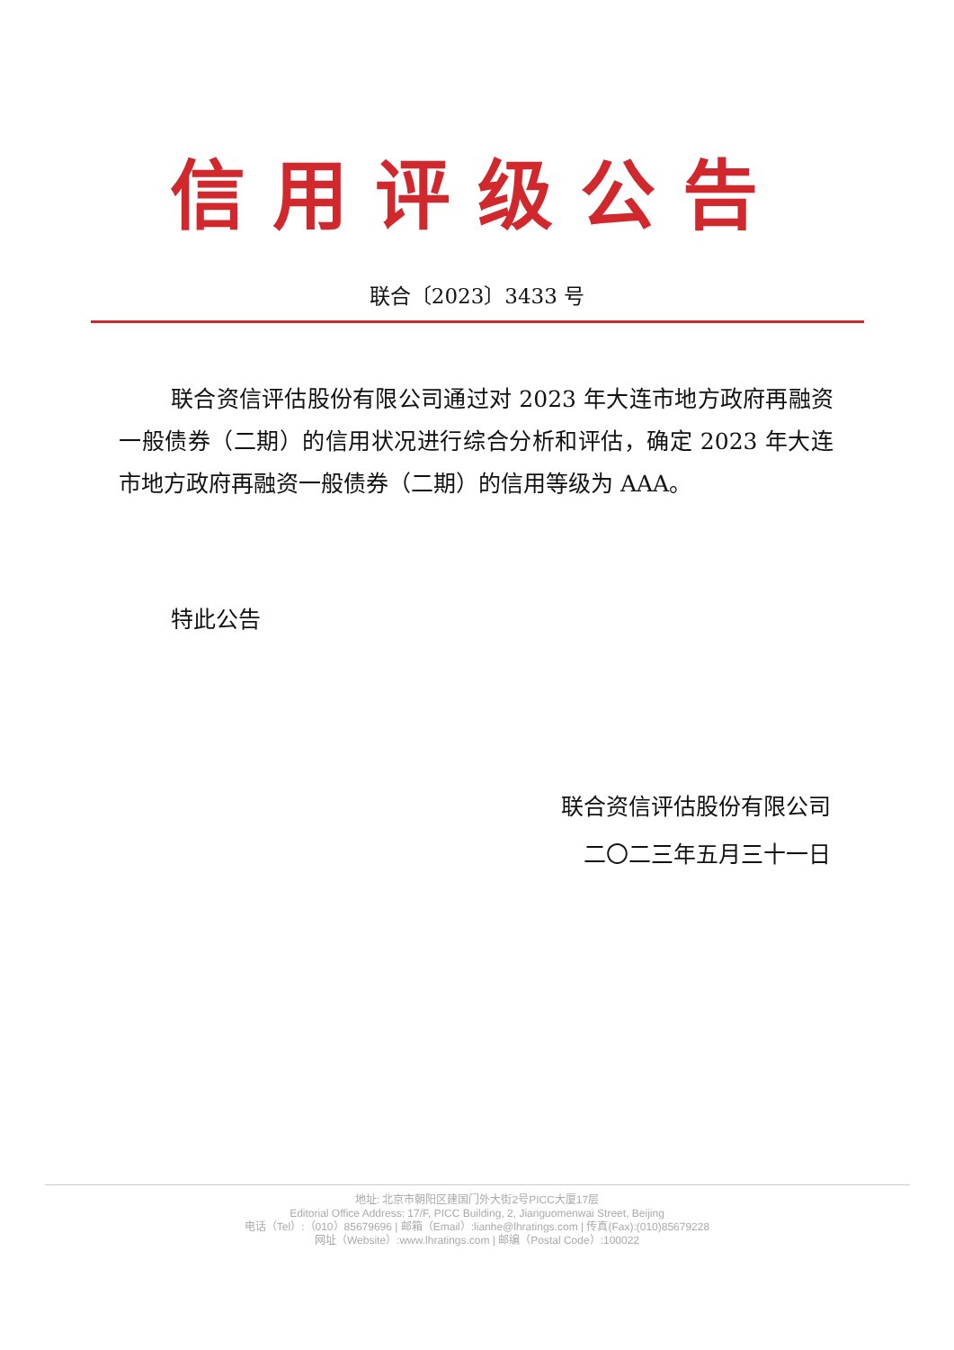信用评级公告
联合〔2023〕3433 号
联合资信评估股份有限公司通过对 2023 年大连市地方政府再融资一般债券（二期）的信用状况进行综合分析和评估，确定 2023 年大连市地方政府再融资一般债券（二期）的信用等级为 AAA。
特此公告
联合资信评估股份有限公司
二〇二三年五月三十一日
地址: 北京市朝阳区建国门外大街2号PICC大厦17层
Editorial Office Address: 17/F, PICC Building, 2, Jianguomenwai Street, Beijing
电话（Tel）:（010）85679696 | 邮箱（Email）:lianhe@lhratings.com | 传真(Fax):(010)85679228
网址（Website）:www.lhratings.com | 邮编（Postal Code）:100022